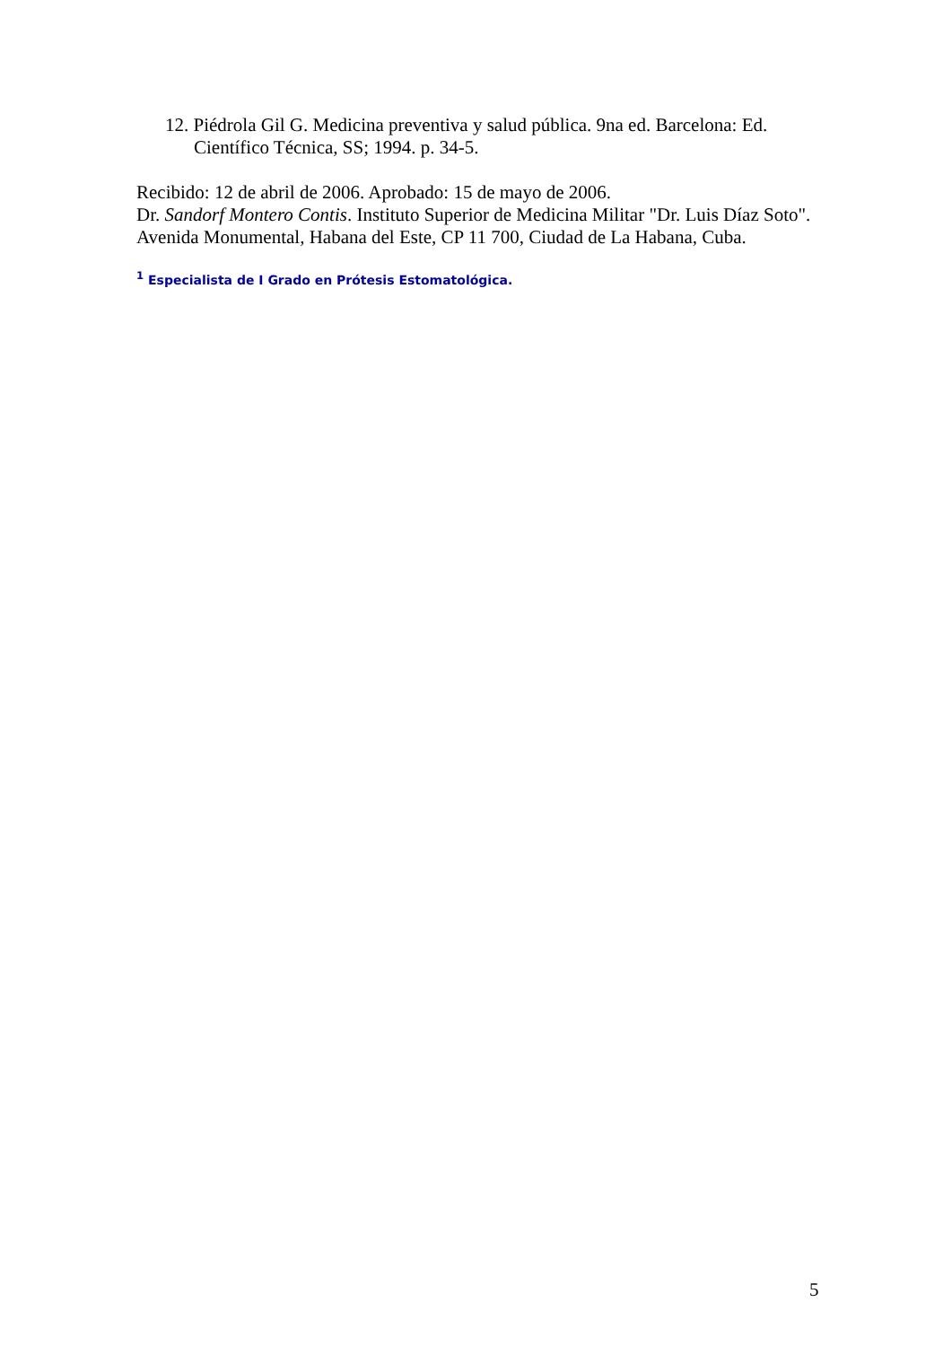12. Piédrola Gil G. Medicina preventiva y salud pública. 9na ed. Barcelona: Ed. Científico Técnica, SS; 1994. p. 34-5.
Recibido: 12 de abril de 2006. Aprobado: 15 de mayo de 2006.
Dr. Sandorf Montero Contis. Instituto Superior de Medicina Militar "Dr. Luis Díaz Soto". Avenida Monumental, Habana del Este, CP 11 700, Ciudad de La Habana, Cuba.
<sup>1</sup> Especialista de I Grado en Prótesis Estomatológica.
5